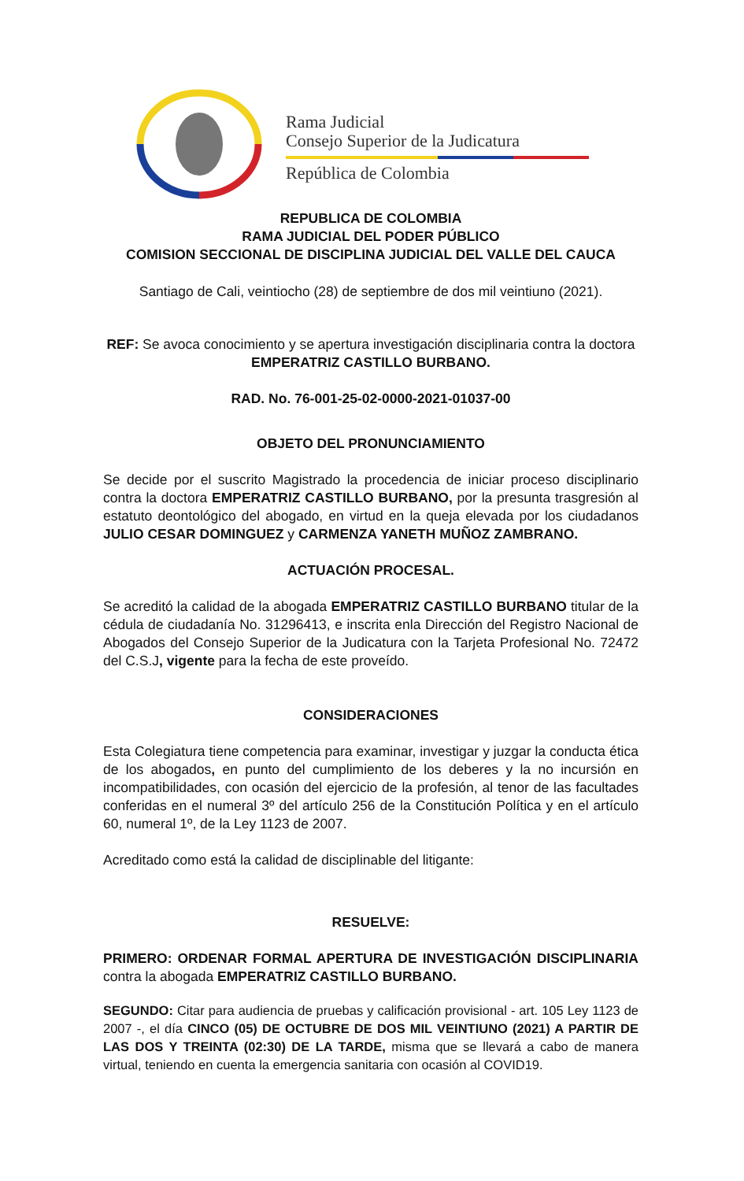Rama Judicial
Consejo Superior de la Judicatura
República de Colombia
REPUBLICA DE COLOMBIA
RAMA JUDICIAL DEL PODER PÚBLICO
COMISION SECCIONAL DE DISCIPLINA JUDICIAL DEL VALLE DEL CAUCA
Santiago de Cali, veintiocho (28) de septiembre de dos mil veintiuno (2021).
REF: Se avoca conocimiento y se apertura investigación disciplinaria contra la doctora EMPERATRIZ CASTILLO BURBANO.
RAD. No. 76-001-25-02-0000-2021-01037-00
OBJETO DEL PRONUNCIAMIENTO
Se decide por el suscrito Magistrado la procedencia de iniciar proceso disciplinario contra la doctora EMPERATRIZ CASTILLO BURBANO, por la presunta trasgresión al estatuto deontológico del abogado, en virtud en la queja elevada por los ciudadanos JULIO CESAR DOMINGUEZ y CARMENZA YANETH MUÑOZ ZAMBRANO.
ACTUACIÓN PROCESAL.
Se acreditó la calidad de la abogada EMPERATRIZ CASTILLO BURBANO titular de la cédula de ciudadanía No. 31296413, e inscrita enla Dirección del Registro Nacional de Abogados del Consejo Superior de la Judicatura con la Tarjeta Profesional No. 72472 del C.S.J, vigente para la fecha de este proveído.
CONSIDERACIONES
Esta Colegiatura tiene competencia para examinar, investigar y juzgar la conducta ética de los abogados, en punto del cumplimiento de los deberes y la no incursión en incompatibilidades, con ocasión del ejercicio de la profesión, al tenor de las facultades conferidas en el numeral 3º del artículo 256 de la Constitución Política y en el artículo 60, numeral 1º, de la Ley 1123 de 2007.
Acreditado como está la calidad de disciplinable del litigante:
RESUELVE:
PRIMERO: ORDENAR FORMAL APERTURA DE INVESTIGACIÓN DISCIPLINARIA contra la abogada EMPERATRIZ CASTILLO BURBANO.
SEGUNDO: Citar para audiencia de pruebas y calificación provisional - art. 105 Ley 1123 de 2007 -, el día CINCO (05) DE OCTUBRE DE DOS MIL VEINTIUNO (2021) A PARTIR DE LAS DOS Y TREINTA (02:30) DE LA TARDE, misma que se llevará a cabo de manera virtual, teniendo en cuenta la emergencia sanitaria con ocasión al COVID19.